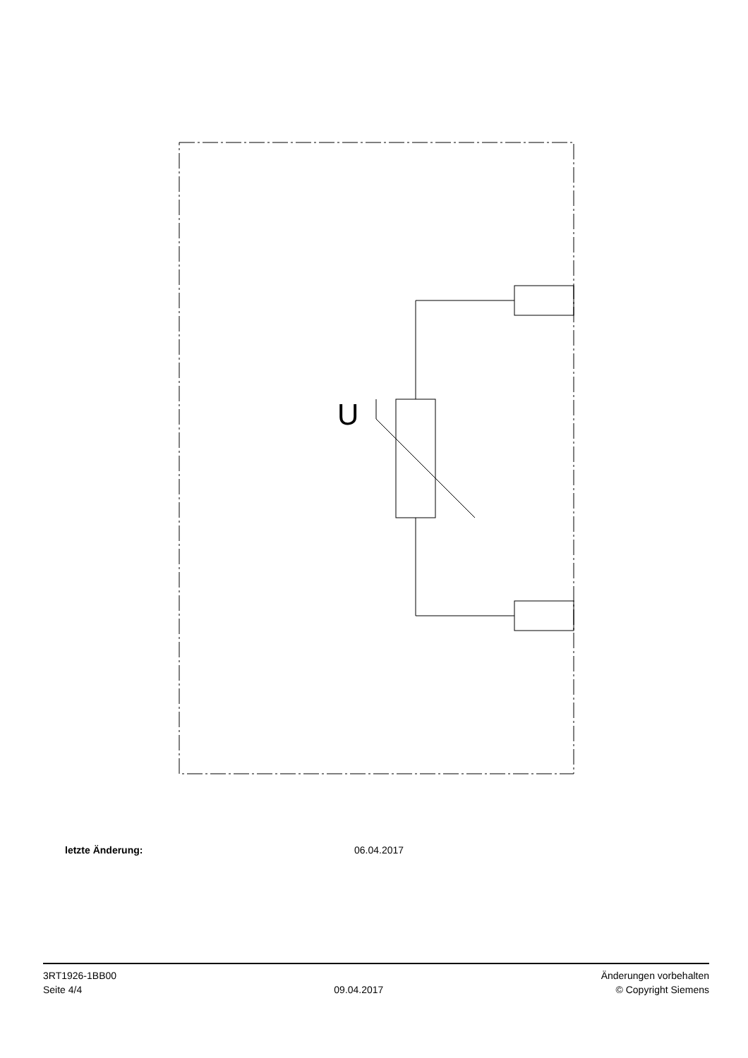U
letzte Änderung: 06.04.2017
3RT1926-1BB00
Seite 4/4
09.04.2017
Änderungen vorbehalten
© Copyright Siemens